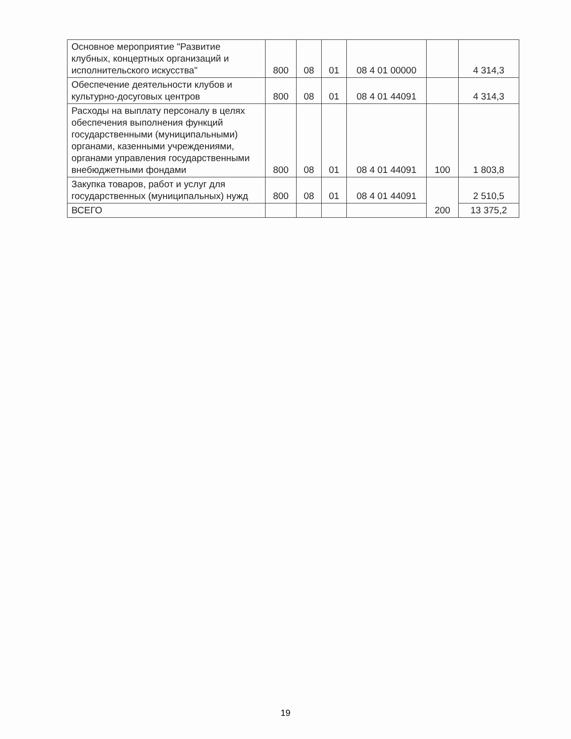| Основное мероприятие "Развитие клубных, концертных организаций и исполнительского искусства" | 800 | 08 | 01 | 08 4 01 00000 | | 4 314,3 |
| Обеспечение деятельности клубов и культурно-досуговых центров | 800 | 08 | 01 | 08 4 01 44091 | | 4 314,3 |
| Расходы на выплату персоналу в целях обеспечения выполнения функций государственными (муниципальными) органами, казенными учреждениями, органами управления государственными внебюджетными фондами | 800 | 08 | 01 | 08 4 01 44091 | 100 | 1 803,8 |
| Закупка товаров, работ и услуг для государственных (муниципальных) нужд | 800 | 08 | 01 | 08 4 01 44091 | 200 | 2 510,5 |
| ВСЕГО | | | | | | 13 375,2 |
19